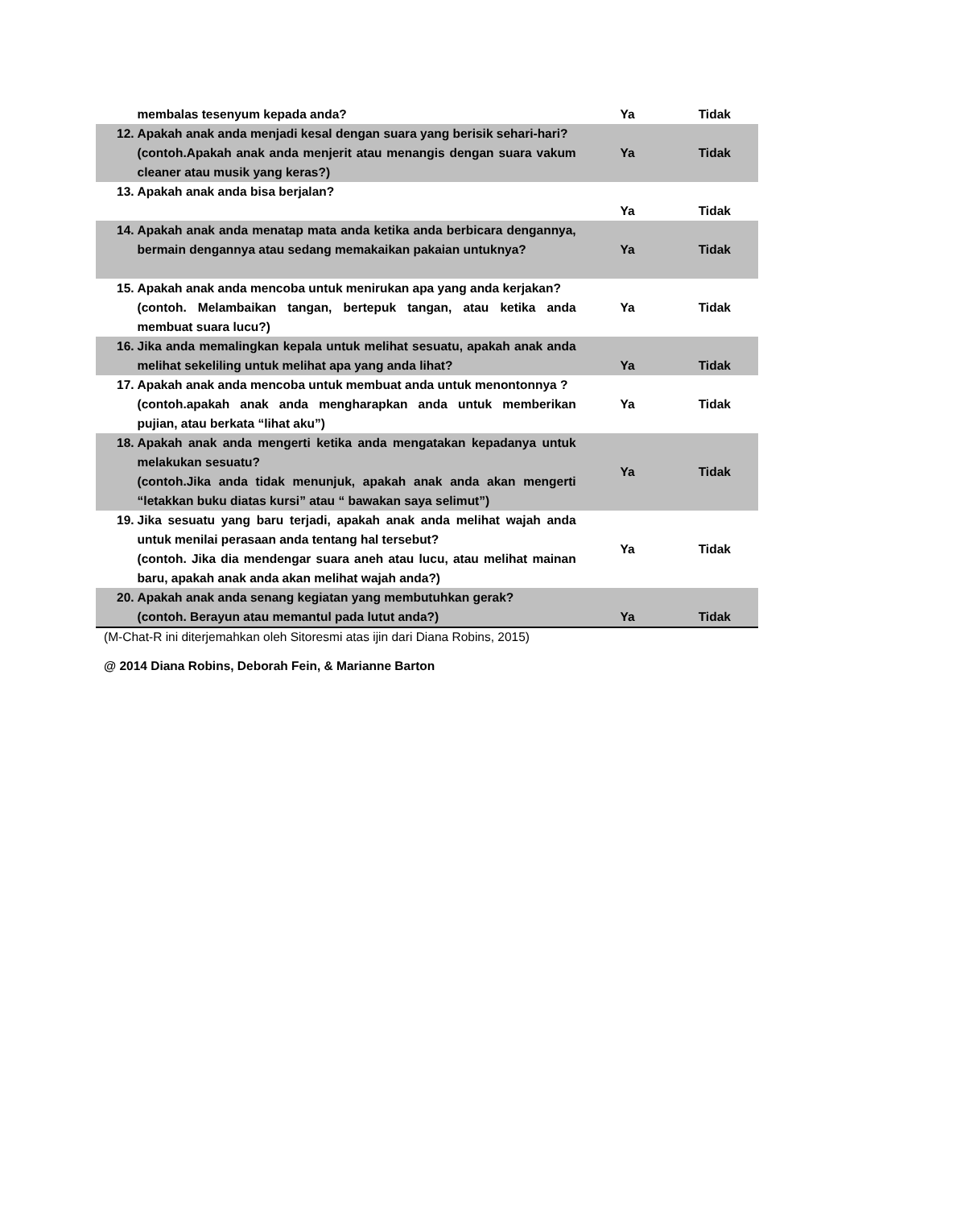| | membalas tesenyum kepada anda? | Ya | Tidak |
| 12. | Apakah anak anda menjadi kesal dengan suara yang berisik sehari-hari? (contoh.Apakah anak anda menjerit atau menangis dengan suara vakum cleaner atau musik yang keras?) | Ya | Tidak |
| 13. | Apakah anak anda bisa berjalan? | Ya | Tidak |
| 14. | Apakah anak anda menatap mata anda ketika anda berbicara dengannya, bermain dengannya atau sedang memakaikan pakaian untuknya? | Ya | Tidak |
| 15. | Apakah anak anda mencoba untuk menirukan apa yang anda kerjakan? (contoh. Melambaikan tangan, bertepuk tangan, atau ketika anda membuat suara lucu?) | Ya | Tidak |
| 16. | Jika anda memalingkan kepala untuk melihat sesuatu, apakah anak anda melihat sekeliling untuk melihat apa yang anda lihat? | Ya | Tidak |
| 17. | Apakah anak anda mencoba untuk membuat anda untuk menontonnya ? (contoh.apakah anak anda mengharapkan anda untuk memberikan pujian, atau berkata “lihat aku”) | Ya | Tidak |
| 18. | Apakah anak anda mengerti ketika anda mengatakan kepadanya untuk melakukan sesuatu? (contoh.Jika anda tidak menunjuk, apakah anak anda akan mengerti “letakkan buku diatas kursi” atau “ bawakan saya selimut”) | Ya | Tidak |
| 19. | Jika sesuatu yang baru terjadi, apakah anak anda melihat wajah anda untuk menilai perasaan anda tentang hal tersebut? (contoh. Jika dia mendengar suara aneh atau lucu, atau melihat mainan baru, apakah anak anda akan melihat wajah anda?) | Ya | Tidak |
| 20. | Apakah anak anda senang kegiatan yang membutuhkan gerak? (contoh. Berayun atau memantul pada lutut anda?) | Ya | Tidak |
(M-Chat-R ini diterjemahkan oleh Sitoresmi atas ijin dari Diana Robins, 2015)
@ 2014 Diana Robins, Deborah Fein, & Marianne Barton